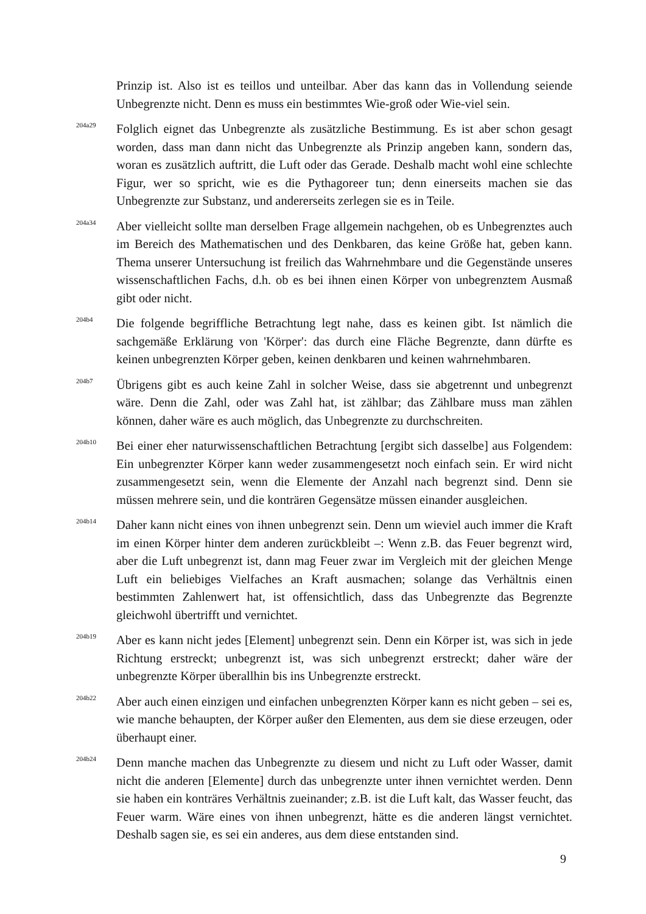Prinzip ist. Also ist es teillos und unteilbar. Aber das kann das in Vollendung seiende Unbegrenzte nicht. Denn es muss ein bestimmtes Wie-groß oder Wie-viel sein.
204a29
Folglich eignet das Unbegrenzte als zusätzliche Bestimmung. Es ist aber schon gesagt worden, dass man dann nicht das Unbegrenzte als Prinzip angeben kann, sondern das, woran es zusätzlich auftritt, die Luft oder das Gerade. Deshalb macht wohl eine schlechte Figur, wer so spricht, wie es die Pythagoreer tun; denn einerseits machen sie das Unbegrenzte zur Substanz, und andererseits zerlegen sie es in Teile.
204a34
Aber vielleicht sollte man derselben Frage allgemein nachgehen, ob es Unbegrenztes auch im Bereich des Mathematischen und des Denkbaren, das keine Größe hat, geben kann. Thema unserer Untersuchung ist freilich das Wahrnehmbare und die Gegenstände unseres wissenschaftlichen Fachs, d.h. ob es bei ihnen einen Körper von unbegrenztem Ausmaß gibt oder nicht.
204b4
Die folgende begriffliche Betrachtung legt nahe, dass es keinen gibt. Ist nämlich die sachgemäße Erklärung von 'Körper': das durch eine Fläche Begrenzte, dann dürfte es keinen unbegrenzten Körper geben, keinen denkbaren und keinen wahrnehmbaren.
204b7
Übrigens gibt es auch keine Zahl in solcher Weise, dass sie abgetrennt und unbegrenzt wäre. Denn die Zahl, oder was Zahl hat, ist zählbar; das Zählbare muss man zählen können, daher wäre es auch möglich, das Unbegrenzte zu durchschreiten.
204b10
Bei einer eher naturwissenschaftlichen Betrachtung [ergibt sich dasselbe] aus Folgendem: Ein unbegrenzter Körper kann weder zusammengesetzt noch einfach sein. Er wird nicht zusammengesetzt sein, wenn die Elemente der Anzahl nach begrenzt sind. Denn sie müssen mehrere sein, und die konträren Gegensätze müssen einander ausgleichen.
204b14
Daher kann nicht eines von ihnen unbegrenzt sein. Denn um wieviel auch immer die Kraft im einen Körper hinter dem anderen zurückbleibt –: Wenn z.B. das Feuer begrenzt wird, aber die Luft unbegrenzt ist, dann mag Feuer zwar im Vergleich mit der gleichen Menge Luft ein beliebiges Vielfaches an Kraft ausmachen; solange das Verhältnis einen bestimmten Zahlenwert hat, ist offensichtlich, dass das Unbegrenzte das Begrenzte gleichwohl übertrifft und vernichtet.
204b19
Aber es kann nicht jedes [Element] unbegrenzt sein. Denn ein Körper ist, was sich in jede Richtung erstreckt; unbegrenzt ist, was sich unbegrenzt erstreckt; daher wäre der unbegrenzte Körper überallhin bis ins Unbegrenzte erstreckt.
204b22
Aber auch einen einzigen und einfachen unbegrenzten Körper kann es nicht geben – sei es, wie manche behaupten, der Körper außer den Elementen, aus dem sie diese erzeugen, oder überhaupt einer.
204b24
Denn manche machen das Unbegrenzte zu diesem und nicht zu Luft oder Wasser, damit nicht die anderen [Elemente] durch das unbegrenzte unter ihnen vernichtet werden. Denn sie haben ein konträres Verhältnis zueinander; z.B. ist die Luft kalt, das Wasser feucht, das Feuer warm. Wäre eines von ihnen unbegrenzt, hätte es die anderen längst vernichtet. Deshalb sagen sie, es sei ein anderes, aus dem diese entstanden sind.
9